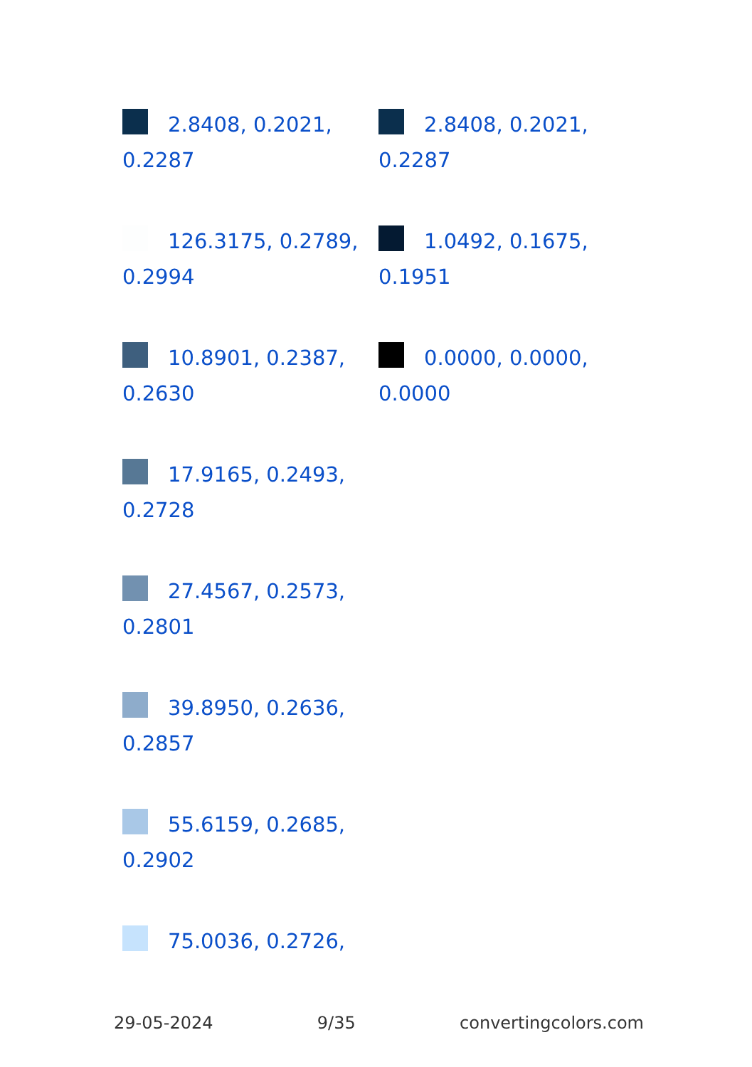2.8408, 0.2021, 0.2287
126.3175, 0.2789, 0.2994
10.8901, 0.2387, 0.2630
17.9165, 0.2493, 0.2728
27.4567, 0.2573, 0.2801
39.8950, 0.2636, 0.2857
55.6159, 0.2685, 0.2902
75.0036, 0.2726,
2.8408, 0.2021, 0.2287
1.0492, 0.1675, 0.1951
0.0000, 0.0000, 0.0000
29-05-2024 9/35 convertingcolors.com